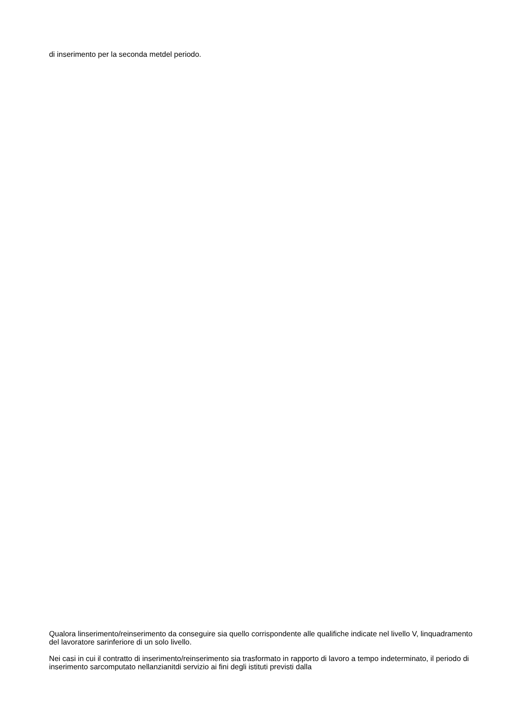di inserimento per la seconda metdel periodo.
Qualora linserimento/reinserimento da conseguire sia quello corrispondente alle qualifiche indicate nel livello V, linquadramento del lavoratore sarinferiore di un solo livello.
Nei casi in cui il contratto di inserimento/reinserimento sia trasformato in rapporto di lavoro a tempo indeterminato, il periodo di inserimento sarcomputato nellanzianitdi servizio ai fini degli istituti previsti dalla